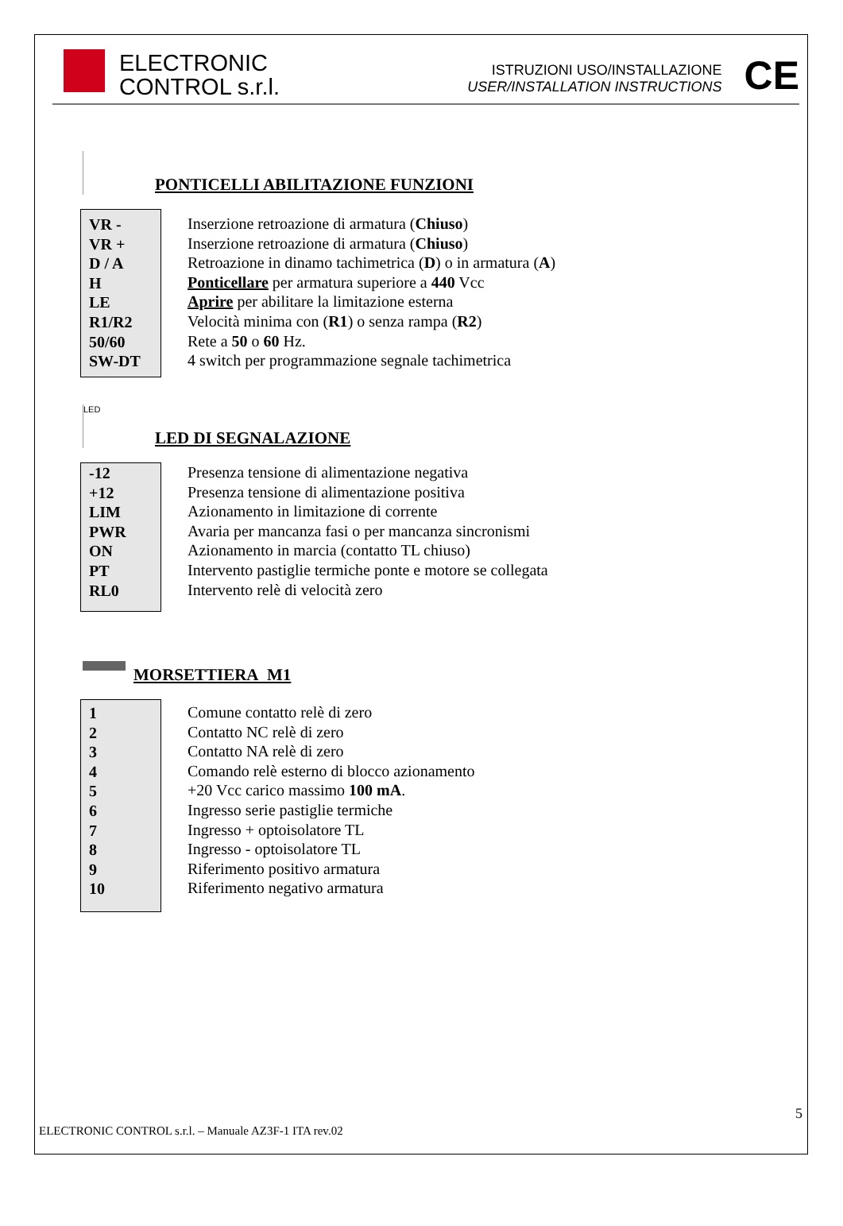ELECTRONIC
CONTROL s.r.l.
ISTRUZIONI USO/INSTALLAZIONE
USER/INSTALLATION INSTRUCTIONS
CE
PONTICELLI ABILITAZIONE FUNZIONI
VR -
VR +
D / A
H
LE
R1/R2
50/60
SW-DT
Inserzione retroazione di armatura (Chiuso)
Inserzione retroazione di armatura (Chiuso)
Retroazione in dinamo tachimetrica (D) o in armatura (A)
Ponticellare per armatura superiore a 440 Vcc
Aprire per abilitare la limitazione esterna
Velocità minima con (R1) o senza rampa (R2)
Rete a 50 o 60 Hz.
4 switch per programmazione segnale tachimetrica
LED
LED DI SEGNALAZIONE
-12
+12
LIM
PWR
ON
PT
RL0
Presenza tensione di alimentazione negativa
Presenza tensione di alimentazione positiva
Azionamento in limitazione di corrente
Avaria per mancanza fasi o per mancanza sincronismi
Azionamento in marcia (contatto TL chiuso)
Intervento pastiglie termiche ponte e motore se collegata
Intervento relè di velocità zero
MORSETTIERA M1
1
2
3
4
5
6
7
8
9
10
Comune contatto relè di zero
Contatto NC relè di zero
Contatto NA relè di zero
Comando relè esterno di blocco azionamento
+20 Vcc carico massimo 100 mA.
Ingresso serie pastiglie termiche
Ingresso + optoisolatore TL
Ingresso - optoisolatore TL
Riferimento positivo armatura
Riferimento negativo armatura
5
ELECTRONIC CONTROL s.r.l. – Manuale AZ3F-1 ITA rev.02